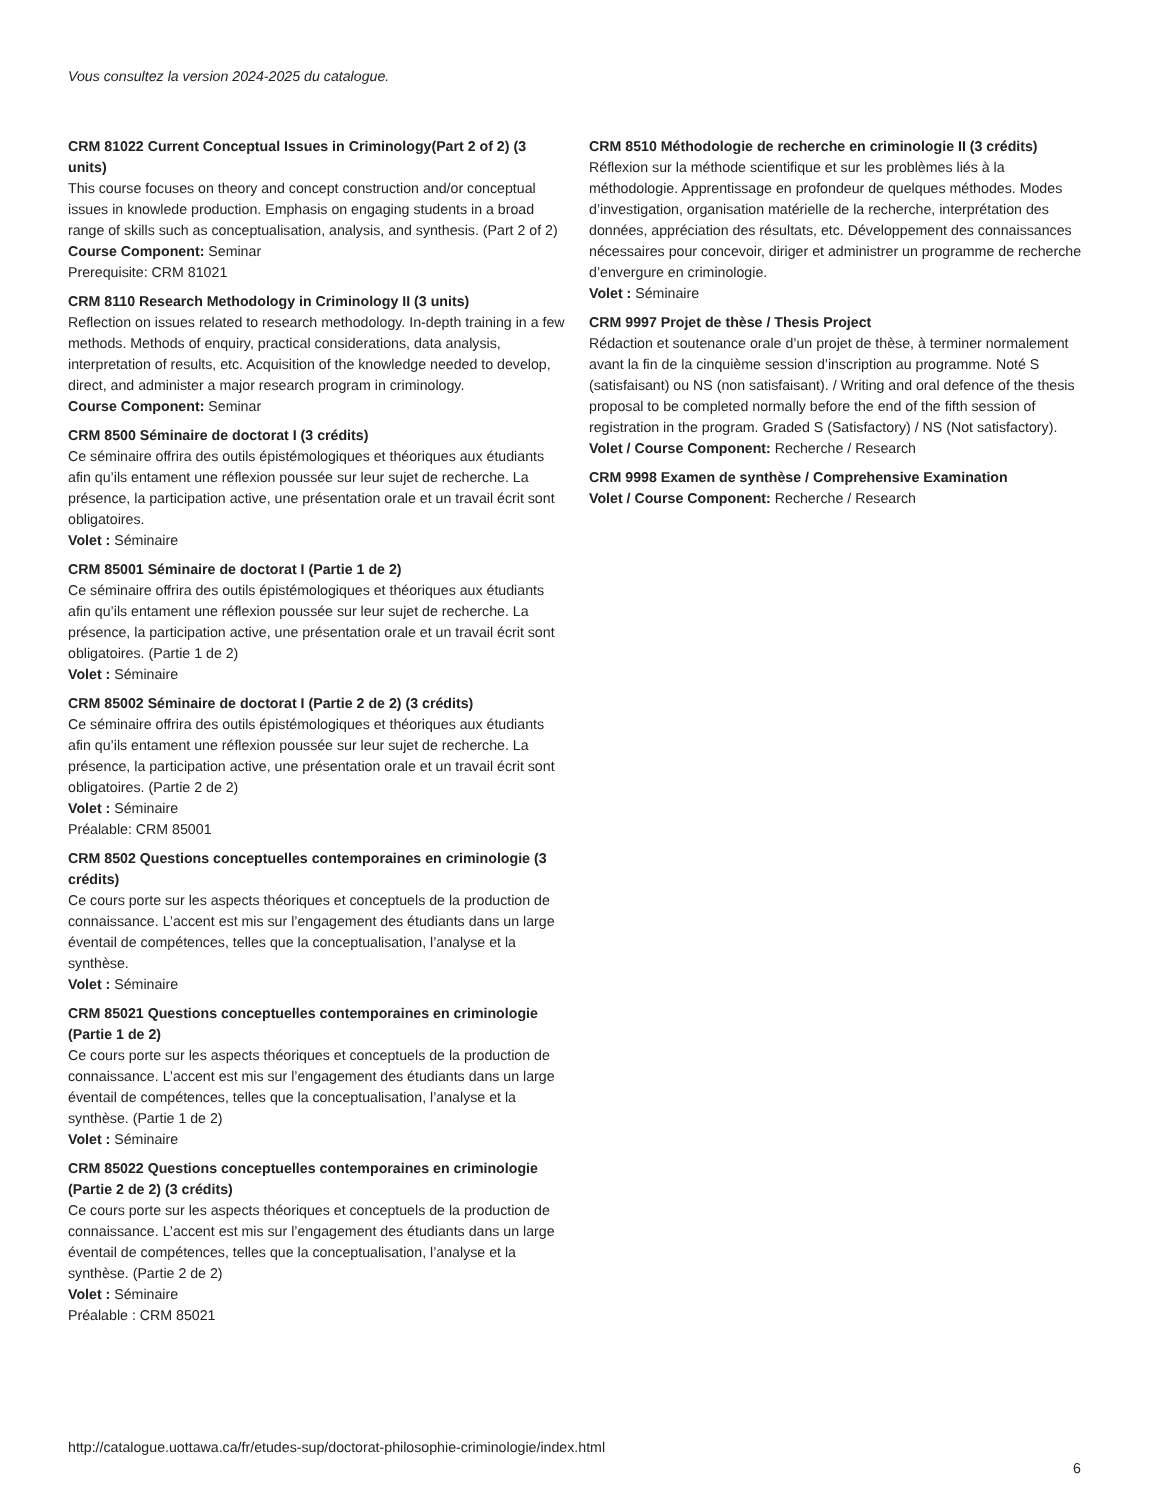Vous consultez la version 2024-2025 du catalogue.
CRM 81022 Current Conceptual Issues in Criminology(Part 2 of 2) (3 units)
This course focuses on theory and concept construction and/or conceptual issues in knowlede production. Emphasis on engaging students in a broad range of skills such as conceptualisation, analysis, and synthesis. (Part 2 of 2)
Course Component: Seminar
Prerequisite: CRM 81021
CRM 8110 Research Methodology in Criminology II (3 units)
Reflection on issues related to research methodology. In-depth training in a few methods. Methods of enquiry, practical considerations, data analysis, interpretation of results, etc. Acquisition of the knowledge needed to develop, direct, and administer a major research program in criminology.
Course Component: Seminar
CRM 8500 Séminaire de doctorat I (3 crédits)
Ce séminaire offrira des outils épistémologiques et théoriques aux étudiants afin qu’ils entament une réflexion poussée sur leur sujet de recherche. La présence, la participation active, une présentation orale et un travail écrit sont obligatoires.
Volet : Séminaire
CRM 85001 Séminaire de doctorat I (Partie 1 de 2)
Ce séminaire offrira des outils épistémologiques et théoriques aux étudiants afin qu’ils entament une réflexion poussée sur leur sujet de recherche. La présence, la participation active, une présentation orale et un travail écrit sont obligatoires. (Partie 1 de 2)
Volet : Séminaire
CRM 85002 Séminaire de doctorat I (Partie 2 de 2) (3 crédits)
Ce séminaire offrira des outils épistémologiques et théoriques aux étudiants afin qu’ils entament une réflexion poussée sur leur sujet de recherche. La présence, la participation active, une présentation orale et un travail écrit sont obligatoires. (Partie 2 de 2)
Volet : Séminaire
Préalable: CRM 85001
CRM 8502 Questions conceptuelles contemporaines en criminologie (3 crédits)
Ce cours porte sur les aspects théoriques et conceptuels de la production de connaissance. L’accent est mis sur l’engagement des étudiants dans un large éventail de compétences, telles que la conceptualisation, l’analyse et la synthèse.
Volet : Séminaire
CRM 85021 Questions conceptuelles contemporaines en criminologie (Partie 1 de 2)
Ce cours porte sur les aspects théoriques et conceptuels de la production de connaissance. L’accent est mis sur l’engagement des étudiants dans un large éventail de compétences, telles que la conceptualisation, l’analyse et la synthèse. (Partie 1 de 2)
Volet : Séminaire
CRM 85022 Questions conceptuelles contemporaines en criminologie (Partie 2 de 2) (3 crédits)
Ce cours porte sur les aspects théoriques et conceptuels de la production de connaissance. L’accent est mis sur l’engagement des étudiants dans un large éventail de compétences, telles que la conceptualisation, l’analyse et la synthèse. (Partie 2 de 2)
Volet : Séminaire
Préalable : CRM 85021
CRM 8510 Méthodologie de recherche en criminologie II (3 crédits)
Réflexion sur la méthode scientifique et sur les problèmes liés à la méthodologie. Apprentissage en profondeur de quelques méthodes. Modes d’investigation, organisation matérielle de la recherche, interprétation des données, appréciation des résultats, etc. Développement des connaissances nécessaires pour concevoir, diriger et administrer un programme de recherche d’envergure en criminologie.
Volet : Séminaire
CRM 9997 Projet de thèse / Thesis Project
Rédaction et soutenance orale d’un projet de thèse, à terminer normalement avant la fin de la cinquième session d’inscription au programme. Noté S (satisfaisant) ou NS (non satisfaisant). / Writing and oral defence of the thesis proposal to be completed normally before the end of the fifth session of registration in the program. Graded S (Satisfactory) / NS (Not satisfactory).
Volet / Course Component: Recherche / Research
CRM 9998 Examen de synthèse / Comprehensive Examination
Volet / Course Component: Recherche / Research
http://catalogue.uottawa.ca/fr/etudes-sup/doctorat-philosophie-criminologie/index.html
6